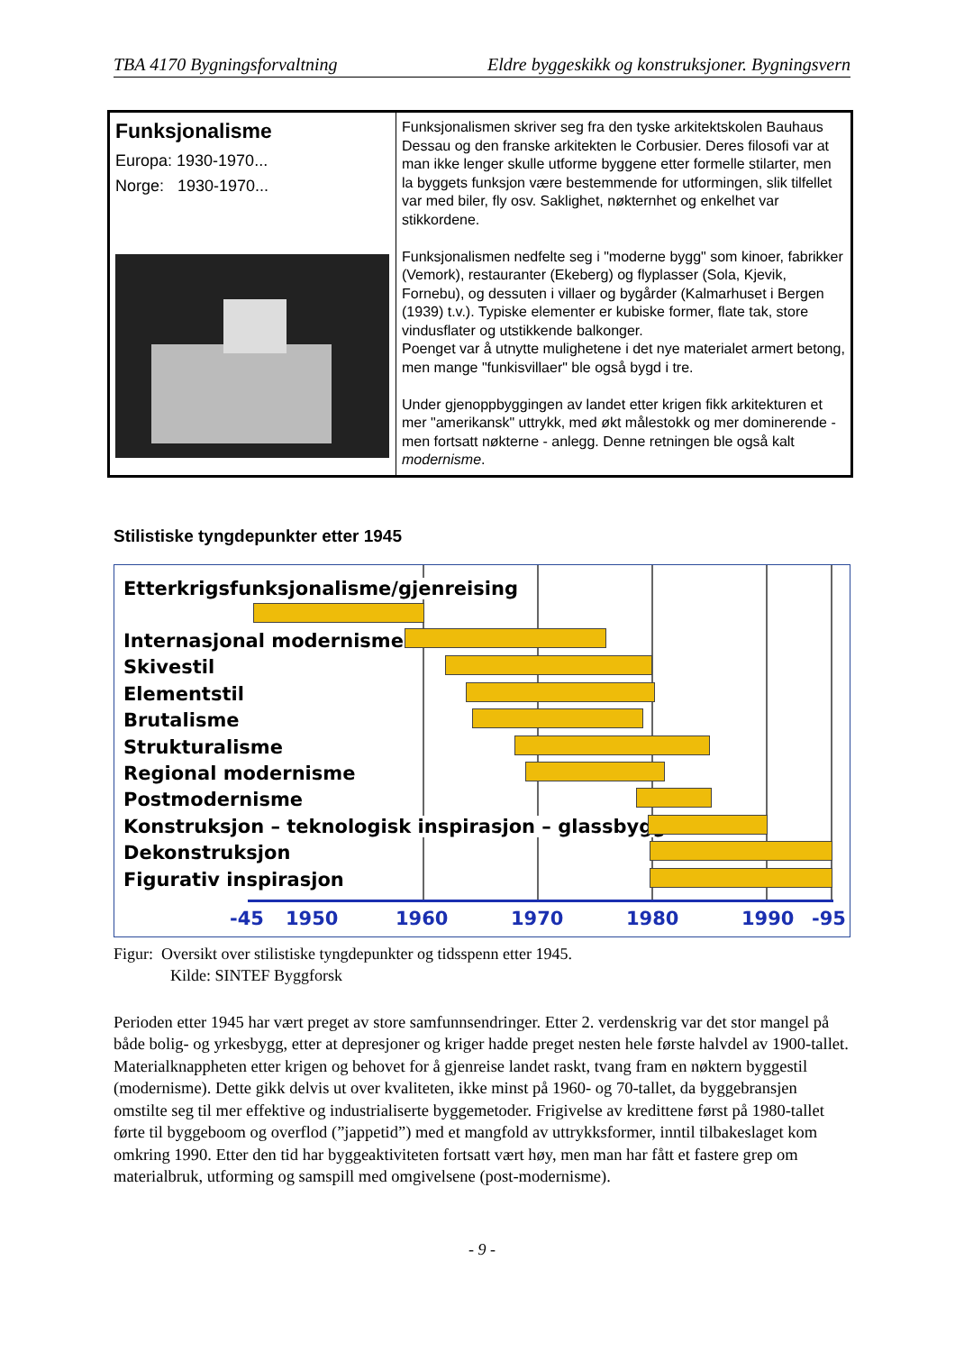TBA 4170 Bygningsforvaltning Eldre byggeskikk og konstruksjoner. Bygningsvern
| Funksjonalisme Europa: 1930-1970... Norge: 1930-1970... | Funksjonalismen skriver seg fra den tyske arkitektskolen Bauhaus Dessau og den franske arkitekten le Corbusier. Deres filosofi var at man ikke lenger skulle utforme byggene etter formelle stilarter, men la byggets funksjon være bestemmende for utformingen, slik tilfellet var med biler, fly osv. Saklighet, nøkternhet og enkelhet var stikkordene. Funksjonalismen nedfelte seg i "moderne bygg" som kinoer, fabrikker (Vemork), restauranter (Ekeberg) og flyplasser (Sola, Kjevik, Fornebu), og dessuten i villaer og bygårder (Kalmarhuset i Bergen (1939) t.v.). Typiske elementer er kubiske former, flate tak, store vindusflater og utstikkende balkonger. Poenget var å utnytte mulighetene i det nye materialet armert betong, men mange "funkisvillaer" ble også bygd i tre. Under gjenoppbyggingen av landet etter krigen fikk arkitekturen et mer "amerikansk" uttrykk, med økt målestokk og mer dominerende - men fortsatt nøkterne - anlegg. Denne retningen ble også kalt modernisme . |
Stilistiske tyngdepunkter etter 1945
Etterkrigsfunksjonalisme/gjenreising
Internasjonal modernisme
Skivestil
Elementstil
Brutalisme
Strukturalisme
Regional modernisme
Postmodernisme
Konstruksjon – teknologisk inspirasjon – glassbygg
Dekonstruksjon
Figurativ inspirasjon
-45 1950 1960 1970 1980 1990 -95
Figur: Oversikt over stilistiske tyngdepunkter og tidsspenn etter 1945.
Kilde: SINTEF Byggforsk
Perioden etter 1945 har vært preget av store samfunnsendringer. Etter 2. verdenskrig var det stor mangel på både bolig- og yrkesbygg, etter at depresjoner og kriger hadde preget nesten hele første halvdel av 1900-tallet. Materialknappheten etter krigen og behovet for å gjenreise landet raskt, tvang fram en nøktern byggestil (modernisme). Dette gikk delvis ut over kvaliteten, ikke minst på 1960- og 70-tallet, da byggebransjen omstilte seg til mer effektive og industrialiserte byggemetoder. Frigivelse av kredittene først på 1980-tallet førte til byggeboom og overflod (”jappetid”) med et mangfold av uttrykksformer, inntil tilbakeslaget kom omkring 1990. Etter den tid har byggeaktiviteten fortsatt vært høy, men man har fått et fastere grep om materialbruk, utforming og samspill med omgivelsene (post-modernisme).
- 9 -